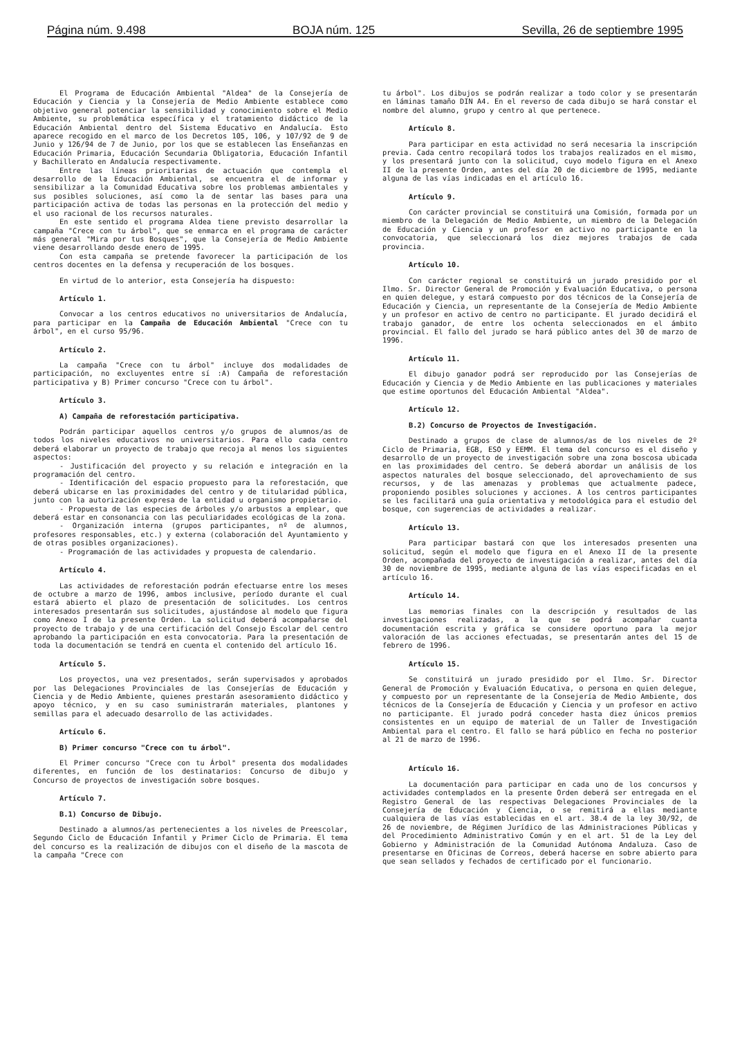Página núm. 9.498 BOJA núm. 125 Sevilla, 26 de septiembre 1995
El Programa de Educación Ambiental "Aldea" de la Consejería de Educación y Ciencia y la Consejería de Medio Ambiente establece como objetivo general potenciar la sensibilidad y conocimiento sobre el Medio Ambiente, su problemática específica y el tratamiento didáctico de la Educación Ambiental dentro del Sistema Educativo en Andalucía. Esto aparece recogido en el marco de los Decretos 105, 106, y 107/92 de 9 de Junio y 126/94 de 7 de Junio, por los que se establecen las Enseñanzas en Educación Primaria, Educación Secundaria Obligatoria, Educación Infantil y Bachillerato en Andalucía respectivamente.
Entre las líneas prioritarias de actuación que contempla el desarrollo de la Educación Ambiental, se encuentra el de informar y sensibilizar a la Comunidad Educativa sobre los problemas ambientales y sus posibles soluciones, así como la de sentar las bases para una participación activa de todas las personas en la protección del medio y el uso racional de los recursos naturales.
En este sentido el programa Aldea tiene previsto desarrollar la campaña "Crece con tu árbol", que se enmarca en el programa de carácter más general "Mira por tus Bosques", que la Consejería de Medio Ambiente viene desarrollando desde enero de 1995.
Con esta campaña se pretende favorecer la participación de los centros docentes en la defensa y recuperación de los bosques.
En virtud de lo anterior, esta Consejería ha dispuesto:
Artículo 1.
Convocar a los centros educativos no universitarios de Andalucía, para participar en la Campaña de Educación Ambiental "Crece con tu árbol", en el curso 95/96.
Artículo 2.
La campaña "Crece con tu árbol" incluye dos modalidades de participación, no excluyentes entre sí :A) Campaña de reforestación participativa y B) Primer concurso "Crece con tu árbol".
Artículo 3.
A) Campaña de reforestación participativa.
Podrán participar aquellos centros y/o grupos de alumnos/as de todos los niveles educativos no universitarios. Para ello cada centro deberá elaborar un proyecto de trabajo que recoja al menos los siguientes aspectos:
- Justificación del proyecto y su relación e integración en la programación del centro.
- Identificación del espacio propuesto para la reforestación, que deberá ubicarse en las proximidades del centro y de titularidad pública, junto con la autorización expresa de la entidad u organismo propietario.
- Propuesta de las especies de árboles y/o arbustos a emplear, que deberá estar en consonancia con las peculiaridades ecológicas de la zona.
- Organización interna (grupos participantes, nº de alumnos, profesores responsables, etc.) y externa (colaboración del Ayuntamiento y de otras posibles organizaciones).
- Programación de las actividades y propuesta de calendario.
Artículo 4.
Las actividades de reforestación podrán efectuarse entre los meses de octubre a marzo de 1996, ambos inclusive, período durante el cual estará abierto el plazo de presentación de solicitudes. Los centros interesados presentarán sus solicitudes, ajustándose al modelo que figura como Anexo I de la presente Orden. La solicitud deberá acompañarse del proyecto de trabajo y de una certificación del Consejo Escolar del centro aprobando la participación en esta convocatoria. Para la presentación de toda la documentación se tendrá en cuenta el contenido del artículo 16.
Artículo 5.
Los proyectos, una vez presentados, serán supervisados y aprobados por las Delegaciones Provinciales de las Consejerías de Educación y Ciencia y de Medio Ambiente, quienes prestarán asesoramiento didáctico y apoyo técnico, y en su caso suministrarán materiales, plantones y semillas para el adecuado desarrollo de las actividades.
Artículo 6.
B) Primer concurso "Crece con tu árbol".
El Primer concurso "Crece con tu Árbol" presenta dos modalidades diferentes, en función de los destinatarios: Concurso de dibujo y Concurso de proyectos de investigación sobre bosques.
Artículo 7.
B.1) Concurso de Dibujo.
Destinado a alumnos/as pertenecientes a los niveles de Preescolar, Segundo Ciclo de Educación Infantil y Primer Ciclo de Primaria. El tema del concurso es la realización de dibujos con el diseño de la mascota de la campaña "Crece con
tu árbol". Los dibujos se podrán realizar a todo color y se presentarán en láminas tamaño DIN A4. En el reverso de cada dibujo se hará constar el nombre del alumno, grupo y centro al que pertenece.
Artículo 8.
Para participar en esta actividad no será necesaria la inscripción previa. Cada centro recopilará todos los trabajos realizados en el mismo, y los presentará junto con la solicitud, cuyo modelo figura en el Anexo II de la presente Orden, antes del día 20 de diciembre de 1995, mediante alguna de las vías indicadas en el artículo 16.
Artículo 9.
Con carácter provincial se constituirá una Comisión, formada por un miembro de la Delegación de Medio Ambiente, un miembro de la Delegación de Educación y Ciencia y un profesor en activo no participante en la convocatoria, que seleccionará los diez mejores trabajos de cada provincia.
Artículo 10.
Con carácter regional se constituirá un jurado presidido por el Ilmo. Sr. Director General de Promoción y Evaluación Educativa, o persona en quien delegue, y estará compuesto por dos técnicos de la Consejería de Educación y Ciencia, un representante de la Consejería de Medio Ambiente y un profesor en activo de centro no participante. El jurado decidirá el trabajo ganador, de entre los ochenta seleccionados en el ámbito provincial. El fallo del jurado se hará público antes del 30 de marzo de 1996.
Artículo 11.
El dibujo ganador podrá ser reproducido por las Consejerías de Educación y Ciencia y de Medio Ambiente en las publicaciones y materiales que estime oportunos del Educación Ambiental "Aldea".
Artículo 12.
B.2) Concurso de Proyectos de Investigación.
Destinado a grupos de clase de alumnos/as de los niveles de 2º Ciclo de Primaria, EGB, ESO y EEMM. El tema del concurso es el diseño y desarrollo de un proyecto de investigación sobre una zona boscosa ubicada en las proximidades del centro. Se deberá abordar un análisis de los aspectos naturales del bosque seleccionado, del aprovechamiento de sus recursos, y de las amenazas y problemas que actualmente padece, proponiendo posibles soluciones y acciones. A los centros participantes se les facilitará una guía orientativa y metodológica para el estudio del bosque, con sugerencias de actividades a realizar.
Artículo 13.
Para participar bastará con que los interesados presenten una solicitud, según el modelo que figura en el Anexo II de la presente Orden, acompañada del proyecto de investigación a realizar, antes del día 30 de noviembre de 1995, mediante alguna de las vías especificadas en el artículo 16.
Artículo 14.
Las memorias finales con la descripción y resultados de las investigaciones realizadas, a la que se podrá acompañar cuanta documentación escrita y gráfica se considere oportuno para la mejor valoración de las acciones efectuadas, se presentarán antes del 15 de febrero de 1996.
Artículo 15.
Se constituirá un jurado presidido por el Ilmo. Sr. Director General de Promoción y Evaluación Educativa, o persona en quien delegue, y compuesto por un representante de la Consejería de Medio Ambiente, dos técnicos de la Consejería de Educación y Ciencia y un profesor en activo no participante. El jurado podrá conceder hasta diez únicos premios consistentes en un equipo de material de un Taller de Investigación Ambiental para el centro. El fallo se hará público en fecha no posterior al 21 de marzo de 1996.
Artículo 16.
La documentación para participar en cada uno de los concursos y actividades contemplados en la presente Orden deberá ser entregada en el Registro General de las respectivas Delegaciones Provinciales de la Consejería de Educación y Ciencia, o se remitirá a ellas mediante cualquiera de las vías establecidas en el art. 38.4 de la ley 30/92, de 26 de noviembre, de Régimen Jurídico de las Administraciones Públicas y del Procedimiento Administrativo Común y en el art. 51 de la Ley del Gobierno y Administración de la Comunidad Autónoma Andaluza. Caso de presentarse en Oficinas de Correos, deberá hacerse en sobre abierto para que sean sellados y fechados de certificado por el funcionario.